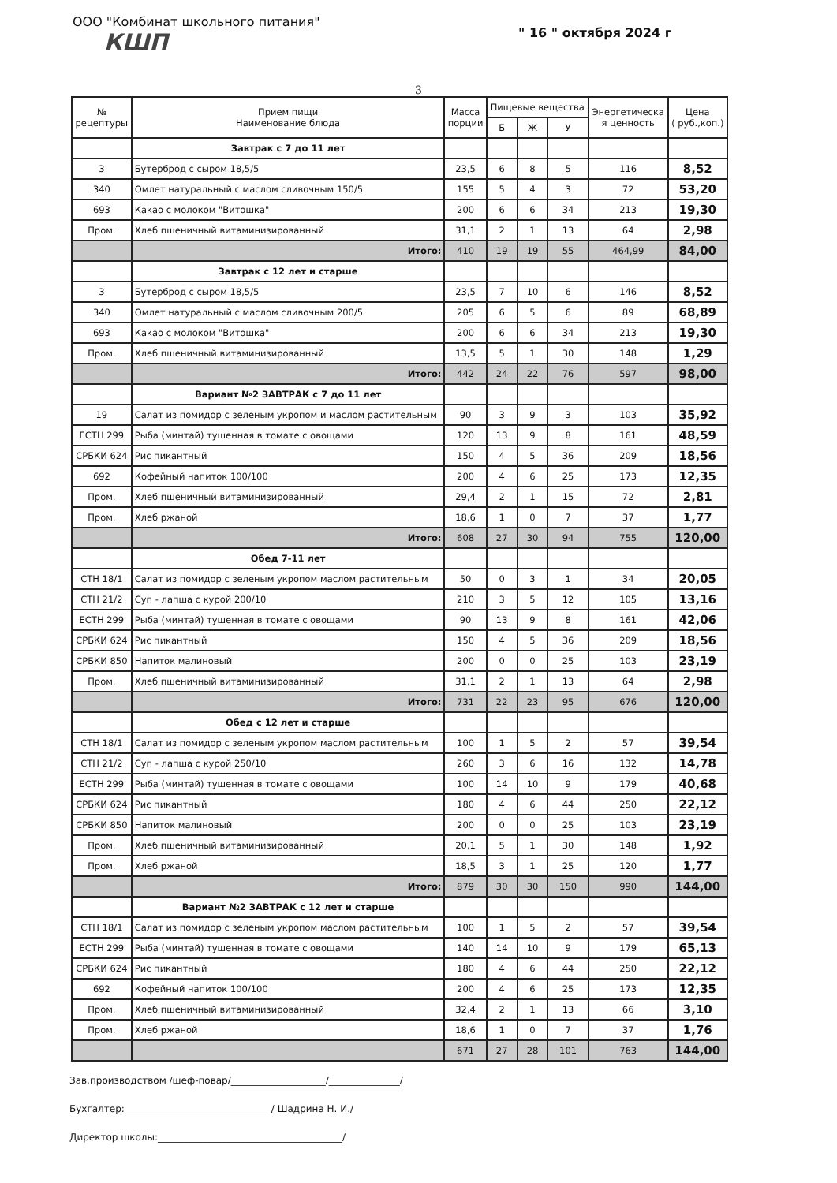ООО "Комбинат школьного питания" " 16 " октября 2024 г
КШП
3
| № рецептуры | Прием пищи Наименование блюда | Масса порции | Пищевые вещества | | | Энергетическа я ценность | Цена ( руб.,коп.) |
| --- | --- | --- | --- | --- | --- | --- | --- |
| | | | Б | Ж | У | | |
| | Завтрак с 7 до 11 лет | | | | | | |
| 3 | Бутерброд с сыром 18,5/5 | 23,5 | 6 | 8 | 5 | 116 | 8,52 |
| 340 | Омлет натуральный с маслом сливочным 150/5 | 155 | 5 | 4 | 3 | 72 | 53,20 |
| 693 | Какао с молоком "Витошка" | 200 | 6 | 6 | 34 | 213 | 19,30 |
| Пром. | Хлеб пшеничный витаминизированный | 31,1 | 2 | 1 | 13 | 64 | 2,98 |
| | Итого: | 410 | 19 | 19 | 55 | 464,99 | 84,00 |
| | Завтрак с 12 лет и старше | | | | | | |
| 3 | Бутерброд с сыром 18,5/5 | 23,5 | 7 | 10 | 6 | 146 | 8,52 |
| 340 | Омлет натуральный с маслом сливочным 200/5 | 205 | 6 | 5 | 6 | 89 | 68,89 |
| 693 | Какао с молоком "Витошка" | 200 | 6 | 6 | 34 | 213 | 19,30 |
| Пром. | Хлеб пшеничный витаминизированный | 13,5 | 5 | 1 | 30 | 148 | 1,29 |
| | Итого: | 442 | 24 | 22 | 76 | 597 | 98,00 |
| | Вариант №2 ЗАВТРАК с 7 до 11 лет | | | | | | |
| 19 | Салат из помидор с зеленым укропом и маслом растительным | 90 | 3 | 9 | 3 | 103 | 35,92 |
| ЕСТН 299 | Рыба (минтай) тушенная в томате с овощами | 120 | 13 | 9 | 8 | 161 | 48,59 |
| СРБКИ 624 | Рис пикантный | 150 | 4 | 5 | 36 | 209 | 18,56 |
| 692 | Кофейный напиток 100/100 | 200 | 4 | 6 | 25 | 173 | 12,35 |
| Пром. | Хлеб пшеничный витаминизированный | 29,4 | 2 | 1 | 15 | 72 | 2,81 |
| Пром. | Хлеб ржаной | 18,6 | 1 | 0 | 7 | 37 | 1,77 |
| | Итого: | 608 | 27 | 30 | 94 | 755 | 120,00 |
| | Обед 7-11 лет | | | | | | |
| СТН 18/1 | Салат из помидор с зеленым укропом маслом растительным | 50 | 0 | 3 | 1 | 34 | 20,05 |
| СТН 21/2 | Суп - лапша с курой 200/10 | 210 | 3 | 5 | 12 | 105 | 13,16 |
| ЕСТН 299 | Рыба (минтай) тушенная в томате с овощами | 90 | 13 | 9 | 8 | 161 | 42,06 |
| СРБКИ 624 | Рис пикантный | 150 | 4 | 5 | 36 | 209 | 18,56 |
| СРБКИ 850 | Напиток малиновый | 200 | 0 | 0 | 25 | 103 | 23,19 |
| Пром. | Хлеб пшеничный витаминизированный | 31,1 | 2 | 1 | 13 | 64 | 2,98 |
| | Итого: | 731 | 22 | 23 | 95 | 676 | 120,00 |
| | Обед с 12 лет и старше | | | | | | |
| СТН 18/1 | Салат из помидор с зеленым укропом маслом растительным | 100 | 1 | 5 | 2 | 57 | 39,54 |
| СТН 21/2 | Суп - лапша с курой 250/10 | 260 | 3 | 6 | 16 | 132 | 14,78 |
| ЕСТН 299 | Рыба (минтай) тушенная в томате с овощами | 100 | 14 | 10 | 9 | 179 | 40,68 |
| СРБКИ 624 | Рис пикантный | 180 | 4 | 6 | 44 | 250 | 22,12 |
| СРБКИ 850 | Напиток малиновый | 200 | 0 | 0 | 25 | 103 | 23,19 |
| Пром. | Хлеб пшеничный витаминизированный | 20,1 | 5 | 1 | 30 | 148 | 1,92 |
| Пром. | Хлеб ржаной | 18,5 | 3 | 1 | 25 | 120 | 1,77 |
| | Итого: | 879 | 30 | 30 | 150 | 990 | 144,00 |
| | Вариант №2 ЗАВТРАК с 12 лет и старше | | | | | | |
| СТН 18/1 | Салат из помидор с зеленым укропом маслом растительным | 100 | 1 | 5 | 2 | 57 | 39,54 |
| ЕСТН 299 | Рыба (минтай) тушенная в томате с овощами | 140 | 14 | 10 | 9 | 179 | 65,13 |
| СРБКИ 624 | Рис пикантный | 180 | 4 | 6 | 44 | 250 | 22,12 |
| 692 | Кофейный напиток 100/100 | 200 | 4 | 6 | 25 | 173 | 12,35 |
| Пром. | Хлеб пшеничный витаминизированный | 32,4 | 2 | 1 | 13 | 66 | 3,10 |
| Пром. | Хлеб ржаной | 18,6 | 1 | 0 | 7 | 37 | 1,76 |
| | | 671 | 27 | 28 | 101 | 763 | 144,00 |
Зав.производством /шеф-повар/____________________/_______________/
Бухгалтер:_______________________________/ Шадрина Н. И./
Директор школы:_______________________________________/